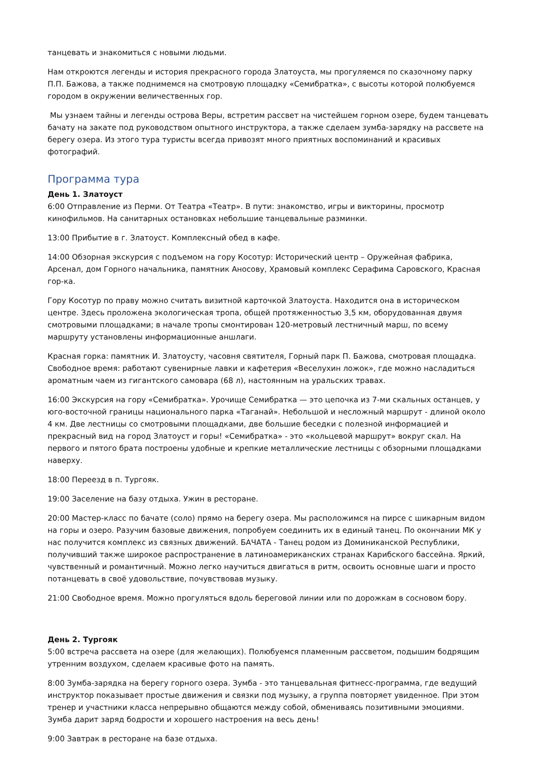танцевать и знакомиться с новыми людьми.
Нам откроются легенды и история прекрасного города Златоуста, мы прогуляемся по сказочному парку П.П. Бажова, а также поднимемся на смотровую площадку «Семибратка», с высоты которой полюбуемся городом в окружении величественных гор.
Мы узнаем тайны и легенды острова Веры, встретим рассвет на чистейшем горном озере, будем танцевать бачату на закате под руководством опытного инструктора, а также сделаем зумба-зарядку на рассвете на берегу озера. Из этого тура туристы всегда привозят много приятных воспоминаний и красивых фотографий.
Программа тура
День 1. Златоуст
6:00 Отправление из Перми. От Театра «Театр». В пути: знакомство, игры и викторины, просмотр кинофильмов. На санитарных остановках небольшие танцевальные разминки.
13:00 Прибытие в г. Златоуст. Комплексный обед в кафе.
14:00 Обзорная экскурсия с подъемом на гору Косотур: Исторический центр – Оружейная фабрика, Арсенал, дом Горного начальника, памятник Аносову, Храмовый комплекс Серафима Саровского, Красная гор-ка.
Гору Косотур по праву можно считать визитной карточкой Златоуста. Находится она в историческом центре. Здесь проложена экологическая тропа, общей протяженностью 3,5 км, оборудованная двумя смотровыми площадками; в начале тропы смонтирован 120-метровый лестничный марш, по всему маршруту установлены информационные аншлаги.
Красная горка: памятник И. Златоусту, часовня святителя, Горный парк П. Бажова, смотровая площадка. Свободное время: работают сувенирные лавки и кафетерия «Веселухин ложок», где можно насладиться ароматным чаем из гигантского самовара (68 л), настоянным на уральских травах.
16:00 Экскурсия на гору «Семибратка». Урочище Семибратка — это цепочка из 7-ми скальных останцев, у юго-восточной границы национального парка «Таганай». Небольшой и несложный маршрут - длиной около 4 км. Две лестницы со смотровыми площадками, две большие беседки с полезной информацией и прекрасный вид на город Златоуст и горы! «Семибратка» - это «кольцевой маршрут» вокруг скал. На первого и пятого брата построены удобные и крепкие металлические лестницы с обзорными площадками наверху.
18:00 Переезд в п. Тургояк.
19:00 Заселение на базу отдыха. Ужин в ресторане.
20:00 Мастер-класс по бачате (соло) прямо на берегу озера. Мы расположимся на пирсе с шикарным видом на горы и озеро. Разучим базовые движения, попробуем соединить их в единый танец. По окончании МК у нас получится комплекс из связных движений. БАЧАТА - Танец родом из Доминиканской Республики, получивший также широкое распространение в латиноамериканских странах Карибского бассейна. Яркий, чувственный и романтичный. Можно легко научиться двигаться в ритм, освоить основные шаги и просто потанцевать в своё удовольствие, почувствовав музыку.
21:00 Свободное время. Можно прогуляться вдоль береговой линии или по дорожкам в сосновом бору.
День 2. Тургояк
5:00 встреча рассвета на озере (для желающих). Полюбуемся пламенным рассветом, подышим бодрящим утренним воздухом, сделаем красивые фото на память.
8:00 Зумба-зарядка на берегу горного озера. Зумба - это танцевальная фитнесс-программа, где ведущий инструктор показывает простые движения и связки под музыку, а группа повторяет увиденное. При этом тренер и участники класса непрерывно общаются между собой, обмениваясь позитивными эмоциями. Зумба дарит заряд бодрости и хорошего настроения на весь день!
9:00 Завтрак в ресторане на базе отдыха.